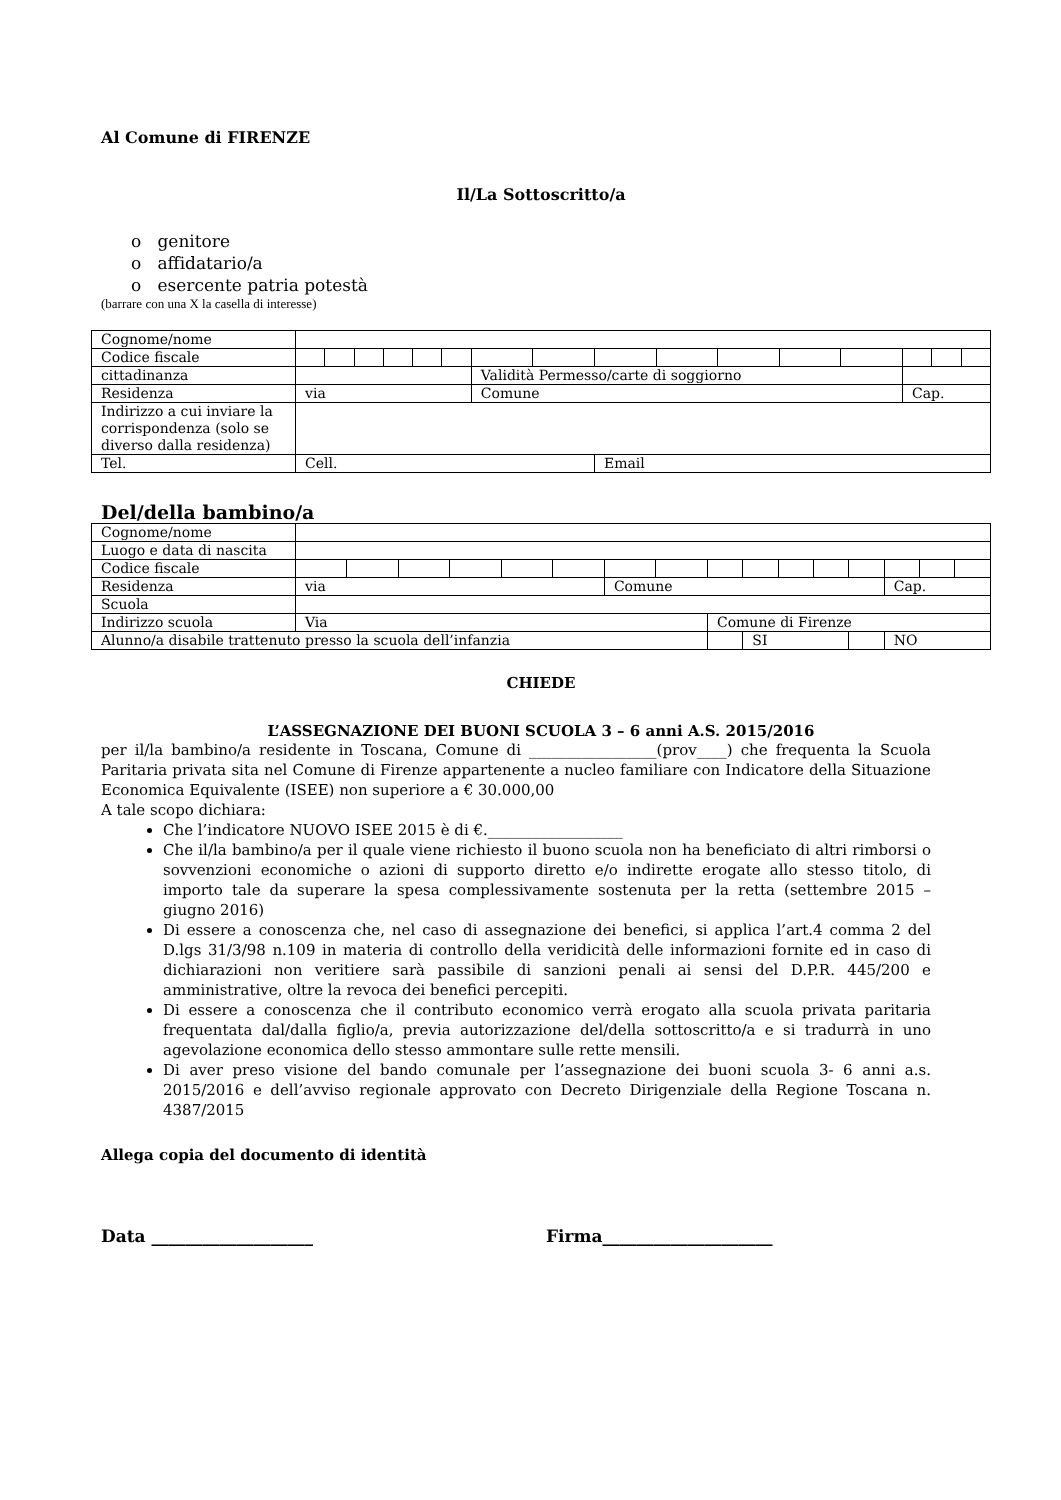Al Comune di FIRENZE
Il/La Sottoscritto/a
o genitore
o affidatario/a
o esercente patria potestà
(barrare con una X la casella di interesse)
| Cognome/nome | | | | | | | | | | | | | | | | |
| Codice fiscale | | | | | | | | | | | | | | | | |
| cittadinanza | | | | | | | Validità Permesso/carte di soggiorno | | | | | | | | | |
| Residenza | via | | | | | | Comune | | | | | | | Cap. | | |
| Indirizzo a cui inviare la corrispondenza (solo se diverso dalla residenza) | | | | | | | | | | | | | | | | |
| Tel. | Cell. | | | | | | | | Email | | | | | | | |
Del/della bambino/a
| Cognome/nome | | | | | | | | | | | | | | | | |
| Luogo e data di nascita | | | | | | | | | | | | | | | | |
| Codice fiscale | | | | | | | | | | | | | | | | |
| Residenza | via | | | | | | Comune | | | | | | | Cap. | | |
| Scuola | | | | | | | | | | | | | | | | |
| Indirizzo scuola | Via | | | | | | | | Comune di Firenze | | | | | | | |
| Alunno/a disabile trattenuto presso la scuola dell’infanzia | | | | | | | | | | SI | | | | NO | | |
CHIEDE
L’ASSEGNAZIONE DEI BUONI SCUOLA 3 – 6 anni A.S. 2015/2016
per il/la bambino/a residente in Toscana, Comune di _________________(prov____) che frequenta la Scuola Paritaria privata sita nel Comune di Firenze appartenente a nucleo familiare con Indicatore della Situazione Economica Equivalente (ISEE) non superiore a € 30.000,00
A tale scopo dichiara:
Che l’indicatore NUOVO ISEE 2015 è di €.__________________
Che il/la bambino/a per il quale viene richiesto il buono scuola non ha beneficiato di altri rimborsi o sovvenzioni economiche o azioni di supporto diretto e/o indirette erogate allo stesso titolo, di importo tale da superare la spesa complessivamente sostenuta per la retta (settembre 2015 – giugno 2016)
Di essere a conoscenza che, nel caso di assegnazione dei benefici, si applica l’art.4 comma 2 del D.lgs 31/3/98 n.109 in materia di controllo della veridicità delle informazioni fornite ed in caso di dichiarazioni non veritiere sarà passibile di sanzioni penali ai sensi del D.P.R. 445/200 e amministrative, oltre la revoca dei benefici percepiti.
Di essere a conoscenza che il contributo economico verrà erogato alla scuola privata paritaria frequentata dal/dalla figlio/a, previa autorizzazione del/della sottoscritto/a e si tradurrà in uno agevolazione economica dello stesso ammontare sulle rette mensili.
Di aver preso visione del bando comunale per l’assegnazione dei buoni scuola 3- 6 anni a.s. 2015/2016 e dell’avviso regionale approvato con Decreto Dirigenziale della Regione Toscana n. 4387/2015
Allega copia del documento di identità
Data ___________________ Firma____________________